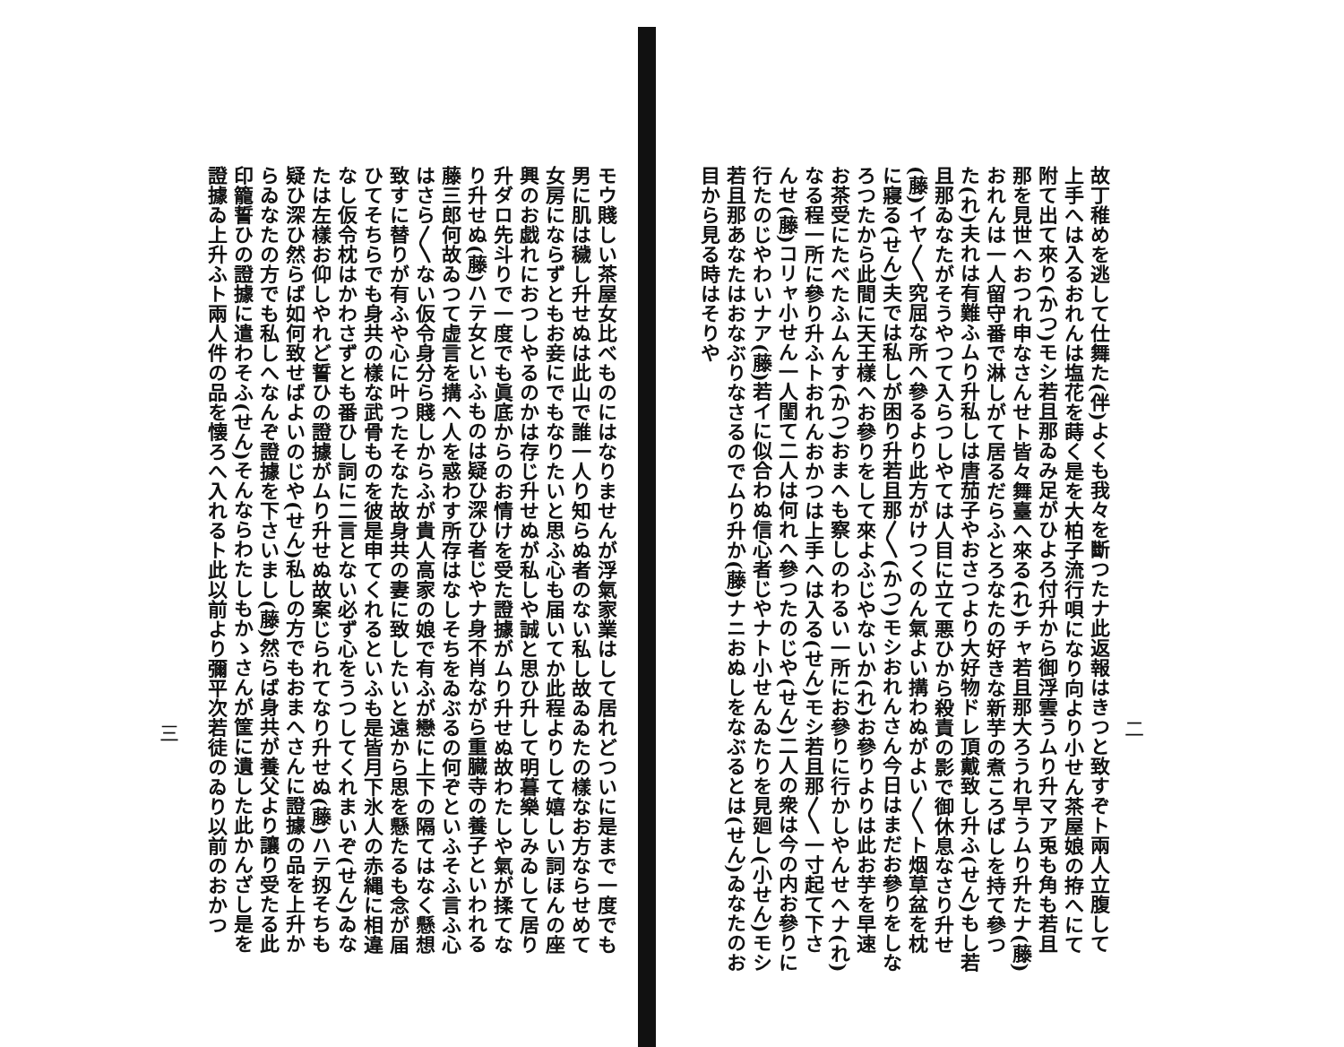故丁稚めを逃して仕舞た(伴)よくも我々を斷つたナ此返報はきつと致すぞト兩人立腹して上手へは入るおれんは塩花を蒔く是を大柏子流行唄になり向より小せん茶屋娘の拵へにて附て出て來り(かつ)モシ若且那ゐみ足がひよろ付升から御浮雲うムり升マア兎も角も若且那を見世へおつれ申なさんせト皆々舞臺へ來る(れ)チャ若且那大ろうれ早うムり升たナ(藤)おれんは一人留守番で淋しがて居るだらふとろなたの好きな新芋の煮ころばしを持て參つた(れ)夫れは有難ふムり升私しは唐茄子やおさつより大好物ドレ頂戴致し升ふ(せん)もし若且那ゐなたがそうやつて入らつしやては人目に立て悪ひから殺責の影で御休息なさり升せ(藤)イヤ〳〵究屈な所へ參るより此方がけつくのん氣よい搆わぬがよい〳〵ト烟草盆を枕に寢る(せん)夫では私しが困り升若且那〳〵(かつ)モシおれんさん今日はまだお參りをしなろつたから此間に天王樣へお參りをして來よふじやないか(れ)お參りよりは此お芋を早速お茶受にたべたふムんす(かつ)おまへも察しのわるい一所にお參りに行かしやんせへナ(れ)なる程一所に參り升ふトおれんおかつは上手へは入る(せん)モシ若且那〳〵一寸起て下さんせ(藤)コリャ小せん一人閨て二人は何れへ參つたのじや(せん)二人の衆は今の内お參りに行たのじやわいナア(藤)若イに似合わぬ信心者じやナト小せんゐたりを見廻し(小せん)モシ若且那あなたはおなぶりなさるのでムり升か(藤)ナニおぬしをなぶるとは(せん)ゐなたのお目から見る時はそりや
二
モウ賤しい茶屋女比べものにはなりませんが浮氣家業はして居れどついに是まで一度でも男に肌は穢し升せぬは此山で誰一人り知らぬ者のない私し故ゐゐたの樣なお方ならせめて女房にならずともお妾にでもなりたいと思ふ心も届いてか此程よりして嬉しい詞ほんの座興のお戯れにおつしやるのかは存じ升せぬが私しや誠と思ひ升して明暮樂しみゐして居り升ダロ先斗りで一度でも眞底からのお情けを受た證據がムり升せぬ故わたしや氣が揉てなり升せぬ(藤)ハテ女といふものは疑ひ深ひ者じやナ身不肖ながら重臓寺の養子といわれる藤三郎何故ゐつて虚言を搆へ人を惑わす所存はなしそちをゐぶるの何ぞといふそふ言ふ心はさら〳〵ない仮令身分ら賤しからふが貴人高家の娘で有ふが戀に上下の隔てはなく懸想致すに替りが有ふや心に叶つたそなた故身共の妻に致したいと遠から思を懸たるも念が届ひてそちらでも身共の樣な武骨ものを彼是申てくれるといふも是皆月下氷人の赤縄に相違なし仮令枕はかわさずとも番ひし詞に二言とない必ず心をうつしてくれまいぞ(せん)ゐなたは左樣お仰しやれど誓ひの證據がムり升せぬ故案じられてなり升せぬ(藤)ハテ扨そちも疑ひ深ひ然らば如何致せばよいのじや(せん)私しの方でもおまへさんに證據の品を上升からゐなたの方でも私しへなんぞ證據を下さいまし(藤)然らば身共が養父より讓り受たる此印籠誓ひの證據に遣わそふ(せん)そんならわたしもかゝさんが筐に遺した此かんざし是を證據ゐ上升ふト兩人件の品を懐ろへ入れるト此以前より彌平次若徒のゐり以前のおかつ
三